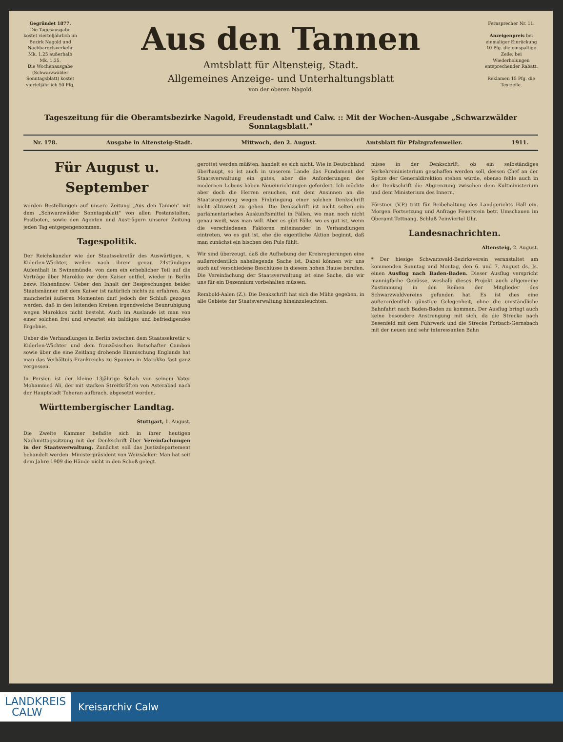Gegründet 1877.
Die Tagesausgabe kostet vierteljährlich im Bezirk Nagold und Nachbarortsverkehr Mk. 1.25 außerhalb Mk. 1.35.
Die Wochenausgabe (Schwarzwälder Sonntagsblatt) kostet vierteljährlich 50 Pfg.
Aus den Tannen
Amtsblatt für Altensteig, Stadt.
Allgemeines Anzeige- und Unterhaltungsblatt
von der oberen Nagold.
Fernsprecher Nr. 11.
Anzeigenpreis bei einmaliger Einrückung 10 Pfg. die einspaltige Zeile; bei Wiederholungen entsprechender Rabatt.
Reklamen 15 Pfg. die Textzeile.
Tageszeitung für die Oberamtsbezirke Nagold, Freudenstadt und Calw. :: Mit der Wochen-Ausgabe „Schwarzwälder Sonntagsblatt."
Nr. 178. Ausgabe in Altensteig-Stadt. Mittwoch, den 2. August. Amtsblatt für Pfalzgrafenweiler. 1911.
Für August u. September
werden Bestellungen auf unsere Zeitung „Aus den Tannen" mit dem „Schwarzwälder Sonntagsblatt" von allen Postanstalten, Postboten, sowie den Agenten und Austrägern unserer Zeitung jeden Tag entgegengenommen.
Tagespolitik.
Der Reichskanzler wie der Staatssekretär des Auswärtigen, v. Kiderlen-Wächter, weilen nach ihrem genau 24stündigen Aufenthalt in Swinemünde, von dem ein erheblicher Teil auf die Vorträge über Marokko vor dem Kaiser entfiel, wieder in Berlin bezw. Hohenfinow. Ueber den Inhalt der Besprechungen beider Staatsmänner mit dem Kaiser ist natürlich nichts zu erfahren. Aus mancherlei äußeren Momenten darf jedoch der Schluß gezogen werden, daß in den leitenden Kreisen irgendwelche Beunruhigung wegen Marokkos nicht besteht. Auch im Auslande ist man von einer solchen frei und erwartet ein baldiges und befriedigendes Ergebnis.
Ueber die Verhandlungen in Berlin zwischen dem Staatssekretär v. Kiderlen-Wächter und dem französischen Botschafter Cambon sowie über die eine Zeitlang drohende Einmischung Englands hat man das Verhältnis Frankreichs zu Spanien in Marokko fast ganz vergessen.
In Persien ist der kleine 13jährige Schah von seinem Vater Mohammed Ali, der mit starken Streitkräften von Asterabad nach der Hauptstadt Teheran aufbrach, abgesetzt worden.
Württembergischer Landtag.
Stuttgart, 1. August.
Die Zweite Kammer befaßte sich in ihrer heutigen Nachmittagssitzung mit der Denkschrift über Vereinfachungen in der Staatsverwaltung. Zunächst soll das Justizdepartement behandelt werden. Ministerpräsident von Weizsäcker: Man hat seit dem Jahre 1909 die Hände nicht in den Schoß gelegt.
gerottet werden müßten, handelt es sich nicht. Wie in Deutschland überhaupt, so ist auch in unserem Lande das Fundament der Staatsverwaltung ein gutes, aber die Anforderungen des modernen Lebens haben Neueinrichtungen gefordert. Ich möchte aber doch die Herren ersuchen, mit dem Ansinnen an die Staatsregierung wegen Einbringung einer solchen Denkschrift nicht allzuweit zu gehen. Die Denkschrift ist nicht selten ein parlamentarisches Auskunftsmittel in Fällen, wo man noch nicht genau weiß, was man will. Aber es gibt Fälle, wo es gut ist, wenn die verschiedenen Faktoren miteinander in Verhandlungen eintreten, wo es gut ist, ehe die eigentliche Aktion beginnt, daß man zunächst ein bischen den Puls fühlt.
Wir sind überzeugt, daß die Aufhebung der Kreisregierungen eine außerordentlich naheliegende Sache ist. Dabei können wir uns auch auf verschiedene Beschlüsse in diesem hohen Hause berufen. Die Vereinfachung der Staatsverwaltung ist eine Sache, die wir uns für ein Dezennium vorbehalten müssen.
Rembold-Aalen (Z.): Die Denkschrift hat sich die Mühe gegeben, in alle Gebiete der Staatsverwaltung hineinzuleuchten.
misse in der Denkschrift, ob ein selbständiges Verkehrsministerium geschaffen werden soll, dessen Chef an der Spitze der Generaldirektion stehen würde, ebenso fehle auch in der Denkschrift die Abgrenzung zwischen dem Kultministerium und dem Ministerium des Innern.
Förstner (V.P.) tritt für Beibehaltung des Landgerichts Hall ein. Morgen Fortsetzung und Anfrage Feuerstein betr. Umschauen im Oberamt Tettnang. Schluß 7einviertel Uhr.
Landesnachrichten.
Altensteig, 2. August.
* Der hiesige Schwarzwald-Bezirksverein veranstaltet am kommenden Sonntag und Montag, den 6. und 7. August ds. Js. einen Ausflug nach Baden-Baden. Dieser Ausflug verspricht mannigfache Genüsse, weshalb dieses Projekt auch allgemeine Zustimmung in den Reihen der Mitglieder des Schwarzwaldvereins gefunden hat. Es ist dies eine außerordentlich günstige Gelegenheit, ohne die umständliche Bahnfahrt nach Baden-Baden zu kommen. Der Ausflug bringt auch keine besondere Anstrengung mit sich, da die Strecke nach Besenfeld mit dem Fuhrwerk und die Strecke Forbach-Gernsbach mit der neuen und sehr interessanten Bahn
LANDKREIS
CALW
Kreisarchiv Calw